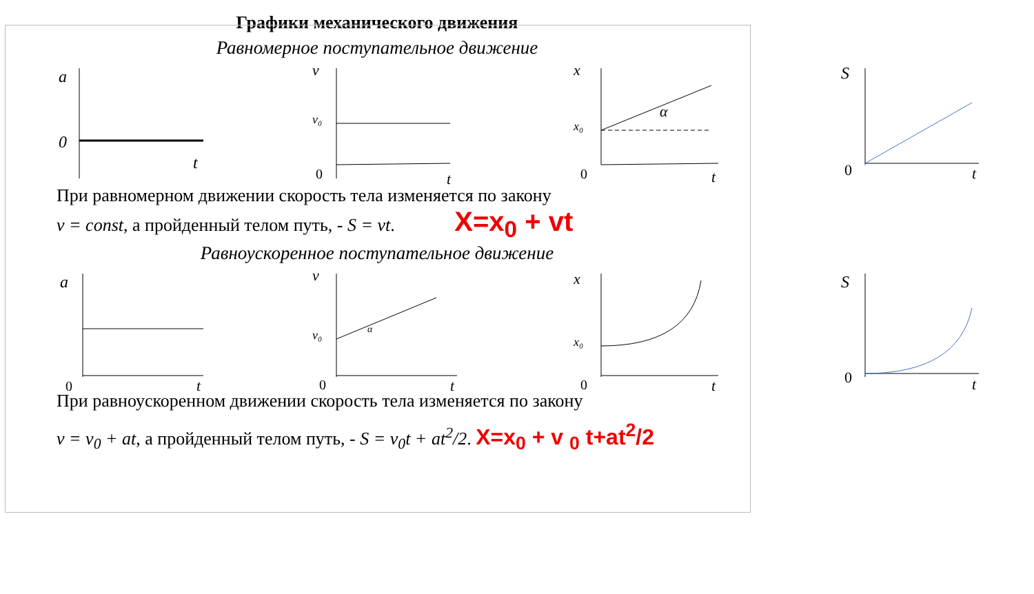Графики механического движения
Равномерное поступательное движение
a
0
t
v
v₀
0
t
x
x₀
α
0
t
S
0
t
При равномерном движении скорость тела изменяется по закону
v = const, а пройденный телом путь, - S = vt. X=x<sub>0</sub> + vt
Равноускоренное поступательное движение
a
0
t
v
v₀
α
0
t
x
x₀
0
t
S
0
t
При равноускоренном движении скорость тела изменяется по закону
v = v<sub>0</sub> + at, а пройденный телом путь, - S = v<sub>0</sub>t + at<sup>2</sup>/2. X=x<sub>0</sub> + v <sub>0</sub> t+at<sup>2</sup>/2